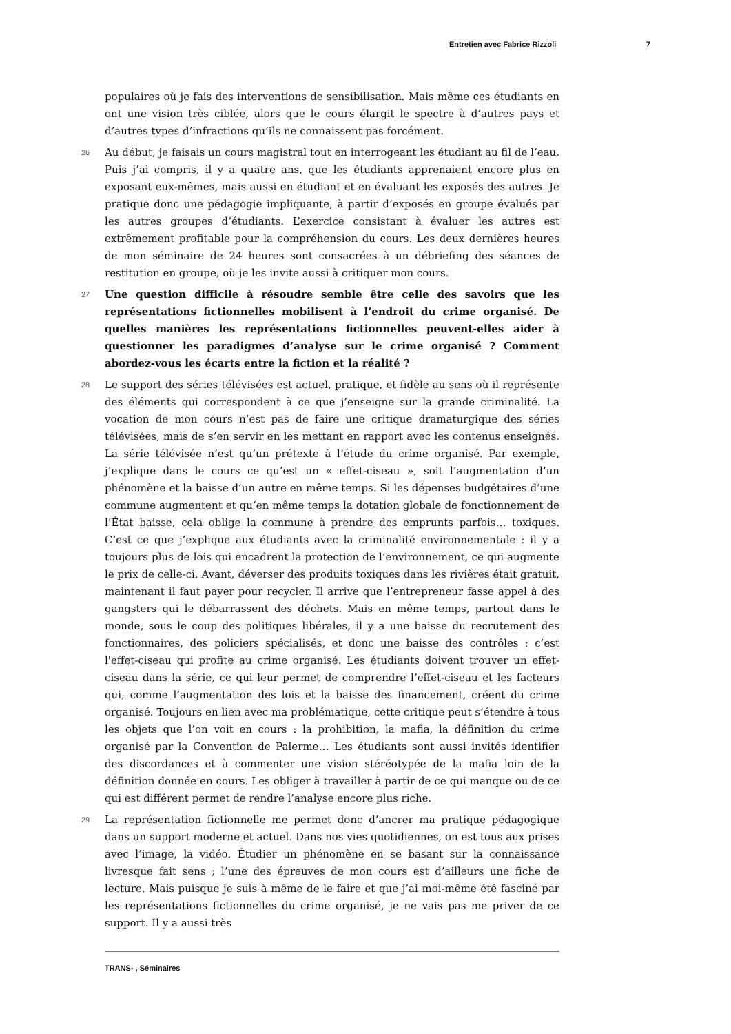Entretien avec Fabrice Rizzoli 7
populaires où je fais des interventions de sensibilisation. Mais même ces étudiants en ont une vision très ciblée, alors que le cours élargit le spectre à d’autres pays et d’autres types d’infractions qu’ils ne connaissent pas forcément.
26 Au début, je faisais un cours magistral tout en interrogeant les étudiant au fil de l’eau. Puis j’ai compris, il y a quatre ans, que les étudiants apprenaient encore plus en exposant eux-mêmes, mais aussi en étudiant et en évaluant les exposés des autres. Je pratique donc une pédagogie impliquante, à partir d’exposés en groupe évalués par les autres groupes d’étudiants. L’exercice consistant à évaluer les autres est extrêmement profitable pour la compréhension du cours. Les deux dernières heures de mon séminaire de 24 heures sont consacrées à un débriefing des séances de restitution en groupe, où je les invite aussi à critiquer mon cours.
27 Une question difficile à résoudre semble être celle des savoirs que les représentations fictionnelles mobilisent à l’endroit du crime organisé. De quelles manières les représentations fictionnelles peuvent-elles aider à questionner les paradigmes d’analyse sur le crime organisé ? Comment abordez-vous les écarts entre la fiction et la réalité ?
28 Le support des séries télévisées est actuel, pratique, et fidèle au sens où il représente des éléments qui correspondent à ce que j’enseigne sur la grande criminalité. La vocation de mon cours n’est pas de faire une critique dramaturgique des séries télévisées, mais de s’en servir en les mettant en rapport avec les contenus enseignés. La série télévisée n’est qu’un prétexte à l’étude du crime organisé. Par exemple, j’explique dans le cours ce qu’est un « effet-ciseau », soit l’augmentation d’un phénomène et la baisse d’un autre en même temps. Si les dépenses budgétaires d’une commune augmentent et qu’en même temps la dotation globale de fonctionnement de l’État baisse, cela oblige la commune à prendre des emprunts parfois… toxiques. C’est ce que j’explique aux étudiants avec la criminalité environnementale : il y a toujours plus de lois qui encadrent la protection de l’environnement, ce qui augmente le prix de celle-ci. Avant, déverser des produits toxiques dans les rivières était gratuit, maintenant il faut payer pour recycler. Il arrive que l’entrepreneur fasse appel à des gangsters qui le débarrassent des déchets. Mais en même temps, partout dans le monde, sous le coup des politiques libérales, il y a une baisse du recrutement des fonctionnaires, des policiers spécialisés, et donc une baisse des contrôles : c’est l'effet-ciseau qui profite au crime organisé. Les étudiants doivent trouver un effet-ciseau dans la série, ce qui leur permet de comprendre l’effet-ciseau et les facteurs qui, comme l’augmentation des lois et la baisse des financement, créent du crime organisé. Toujours en lien avec ma problématique, cette critique peut s’étendre à tous les objets que l’on voit en cours : la prohibition, la mafia, la définition du crime organisé par la Convention de Palerme… Les étudiants sont aussi invités identifier des discordances et à commenter une vision stéréotypée de la mafia loin de la définition donnée en cours. Les obliger à travailler à partir de ce qui manque ou de ce qui est différent permet de rendre l’analyse encore plus riche.
29 La représentation fictionnelle me permet donc d’ancrer ma pratique pédagogique dans un support moderne et actuel. Dans nos vies quotidiennes, on est tous aux prises avec l’image, la vidéo. Étudier un phénomène en se basant sur la connaissance livresque fait sens ; l’une des épreuves de mon cours est d’ailleurs une fiche de lecture. Mais puisque je suis à même de le faire et que j’ai moi-même été fasciné par les représentations fictionnelles du crime organisé, je ne vais pas me priver de ce support. Il y a aussi très
TRANS- , Séminaires